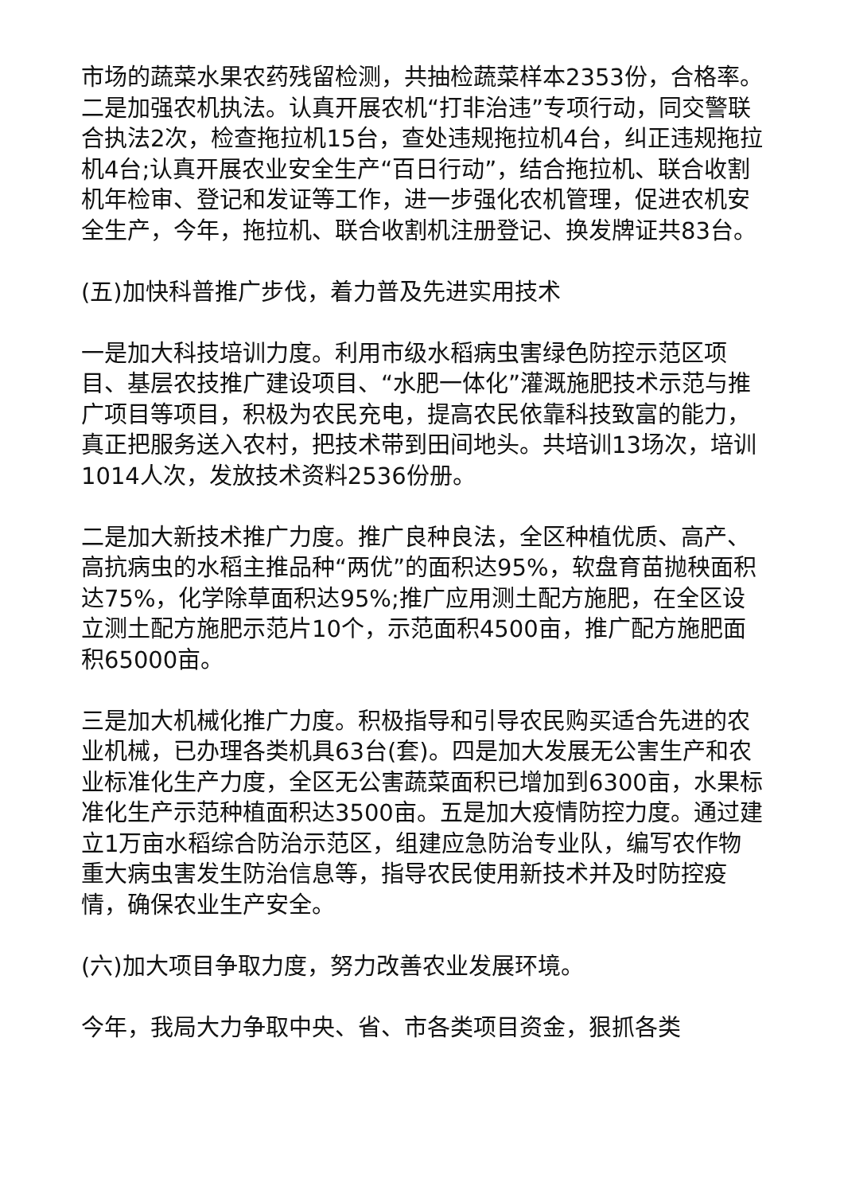市场的蔬菜水果农药残留检测，共抽检蔬菜样本2353份，合格率。二是加强农机执法。认真开展农机“打非治违”专项行动，同交警联合执法2次，检查拖拉机15台，查处违规拖拉机4台，纠正违规拖拉机4台;认真开展农业安全生产“百日行动”，结合拖拉机、联合收割机年检审、登记和发证等工作，进一步强化农机管理，促进农机安全生产，今年，拖拉机、联合收割机注册登记、换发牌证共83台。
(五)加快科普推广步伐，着力普及先进实用技术
一是加大科技培训力度。利用市级水稻病虫害绿色防控示范区项目、基层农技推广建设项目、“水肥一体化”灌溉施肥技术示范与推广项目等项目，积极为农民充电，提高农民依靠科技致富的能力，真正把服务送入农村，把技术带到田间地头。共培训13场次，培训1014人次，发放技术资料2536份册。
二是加大新技术推广力度。推广良种良法，全区种植优质、高产、高抗病虫的水稻主推品种“两优”的面积达95%，软盘育苗抛秧面积达75%，化学除草面积达95%;推广应用测土配方施肥，在全区设立测土配方施肥示范片10个，示范面积4500亩，推广配方施肥面积65000亩。
三是加大机械化推广力度。积极指导和引导农民购买适合先进的农业机械，已办理各类机具63台(套)。四是加大发展无公害生产和农业标准化生产力度，全区无公害蔬菜面积已增加到6300亩，水果标准化生产示范种植面积达3500亩。五是加大疫情防控力度。通过建立1万亩水稻综合防治示范区，组建应急防治专业队，编写农作物重大病虫害发生防治信息等，指导农民使用新技术并及时防控疫情，确保农业生产安全。
(六)加大项目争取力度，努力改善农业发展环境。
今年，我局大力争取中央、省、市各类项目资金，狠抓各类